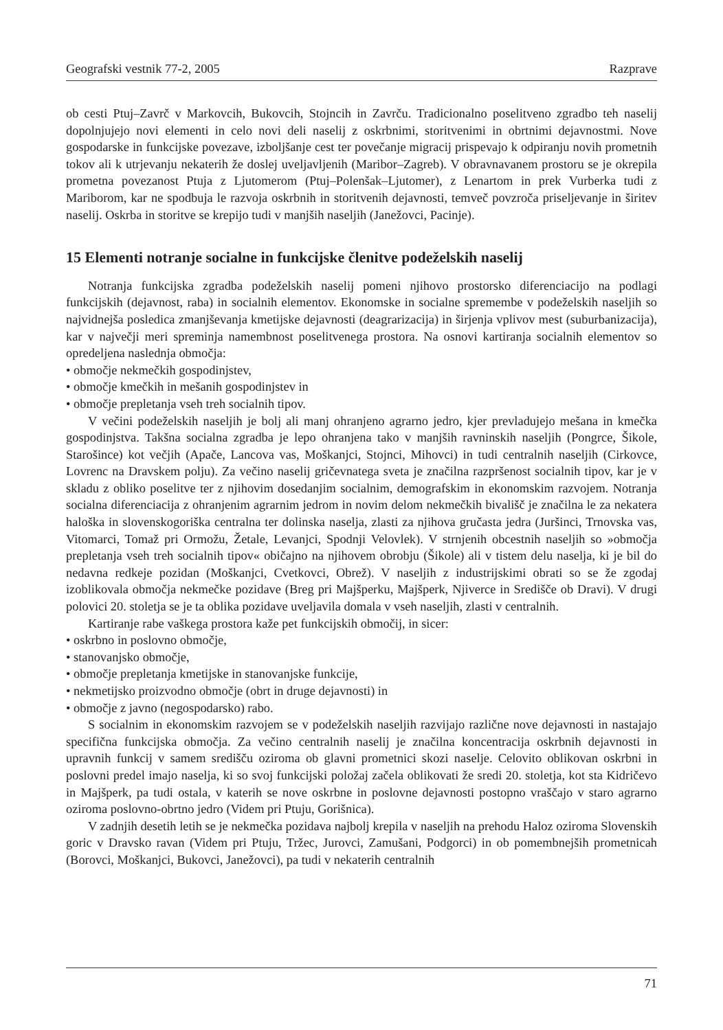Geografski vestnik 77-2, 2005 Razprave
ob cesti Ptuj–Zavrč v Markovcih, Bukovcih, Stojncih in Zavrču. Tradicionalno poselitveno zgradbo teh naselij dopolnjujejo novi elementi in celo novi deli naselij z oskrbnimi, storitvenimi in obrtnimi dejavnostmi. Nove gospodarske in funkcijske povezave, izboljšanje cest ter povečanje migracij prispevajo k odpiranju novih prometnih tokov ali k utrjevanju nekaterih že doslej uveljavljenih (Maribor–Zagreb). V obravnavanem prostoru se je okrepila prometna povezanost Ptuja z Ljutomerom (Ptuj–Polenšak–Ljutomer), z Lenartom in prek Vurberka tudi z Mariborom, kar ne spodbuja le razvoja oskrbnih in storitvenih dejavnosti, temveč povzroča priseljevanje in širitev naselij. Oskrba in storitve se krepijo tudi v manjših naseljih (Janežovci, Pacinje).
15 Elementi notranje socialne in funkcijske členitve podeželskih naselij
Notranja funkcijska zgradba podeželskih naselij pomeni njihovo prostorsko diferenciacijo na podlagi funkcijskih (dejavnost, raba) in socialnih elementov. Ekonomske in socialne spremembe v podeželskih naseljih so najvidnejša posledica zmanjševanja kmetijske dejavnosti (deagrarizacija) in širjenja vplivov mest (suburbanizacija), kar v največji meri spreminja namembnost poselitvenega prostora. Na osnovi kartiranja socialnih elementov so opredeljena naslednja območja:
• območje nekmečkih gospodinjstev,
• območje kmečkih in mešanih gospodinjstev in
• območje prepletanja vseh treh socialnih tipov.
V večini podeželskih naseljih je bolj ali manj ohranjeno agrarno jedro, kjer prevladujejo mešana in kmečka gospodinjstva. Takšna socialna zgradba je lepo ohranjena tako v manjših ravninskih naseljih (Pongrce, Šikole, Starošince) kot večjih (Apače, Lancova vas, Moškanjci, Stojnci, Mihovci) in tudi centralnih naseljih (Cirkovce, Lovrenc na Dravskem polju). Za večino naselij gričevnatega sveta je značilna razpršenost socialnih tipov, kar je v skladu z obliko poselitve ter z njihovim dosedanjim socialnim, demografskim in ekonomskim razvojem. Notranja socialna diferenciacija z ohranjenim agrarnim jedrom in novim delom nekmečkih bivališč je značilna le za nekatera haloška in slovenskogoriška centralna ter dolinska naselja, zlasti za njihova gručasta jedra (Juršinci, Trnovska vas, Vitomarci, Tomaž pri Ormožu, Žetale, Levanjci, Spodnji Velovlek). V strnjenih obcestnih naseljih so »območja prepletanja vseh treh socialnih tipov« običajno na njihovem obrobju (Šikole) ali v tistem delu naselja, ki je bil do nedavna redkeje pozidan (Moškanjci, Cvetkovci, Obrež). V naseljih z industrijskimi obrati so se že zgodaj izoblikovala območja nekmečke pozidave (Breg pri Majšperku, Majšperk, Njiverce in Središče ob Dravi). V drugi polovici 20. stoletja se je ta oblika pozidave uveljavila domala v vseh naseljih, zlasti v centralnih.
Kartiranje rabe vaškega prostora kaže pet funkcijskih območij, in sicer:
• oskrbno in poslovno območje,
• stanovanjsko območje,
• območje prepletanja kmetijske in stanovanjske funkcije,
• nekmetijsko proizvodno območje (obrt in druge dejavnosti) in
• območje z javno (negospodarsko) rabo.
S socialnim in ekonomskim razvojem se v podeželskih naseljih razvijajo različne nove dejavnosti in nastajajo specifična funkcijska območja. Za večino centralnih naselij je značilna koncentracija oskrbnih dejavnosti in upravnih funkcij v samem središču oziroma ob glavni prometnici skozi naselje. Celovito oblikovan oskrbni in poslovni predel imajo naselja, ki so svoj funkcijski položaj začela oblikovati že sredi 20. stoletja, kot sta Kidričevo in Majšperk, pa tudi ostala, v katerih se nove oskrbne in poslovne dejavnosti postopno vraščajo v staro agrarno oziroma poslovno-obrtno jedro (Videm pri Ptuju, Gorišnica).
V zadnjih desetih letih se je nekmečka pozidava najbolj krepila v naseljih na prehodu Haloz oziroma Slovenskih goric v Dravsko ravan (Videm pri Ptuju, Tržec, Jurovci, Zamušani, Podgorci) in ob pomembnejših prometnicah (Borovci, Moškanjci, Bukovci, Janežovci), pa tudi v nekaterih centralnih
71